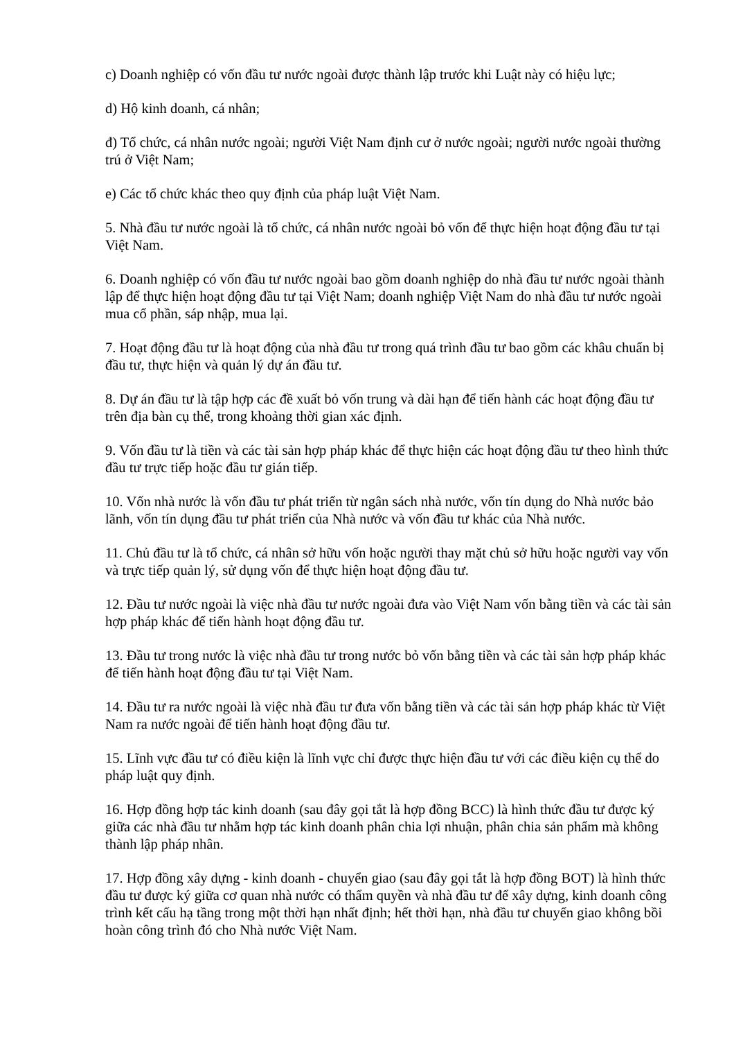c) Doanh nghiệp có vốn đầu tư nước ngoài được thành lập trước khi Luật này có hiệu lực;
d) Hộ kinh doanh, cá nhân;
đ) Tổ chức, cá nhân nước ngoài; người Việt Nam định cư ở nước ngoài; người nước ngoài thường trú ở Việt Nam;
e) Các tổ chức khác theo quy định của pháp luật Việt Nam.
5. Nhà đầu tư nước ngoài là tổ chức, cá nhân nước ngoài bỏ vốn để thực hiện hoạt động đầu tư tại Việt Nam.
6. Doanh nghiệp có vốn đầu tư nước ngoài bao gồm doanh nghiệp do nhà đầu tư nước ngoài thành lập để thực hiện hoạt động đầu tư tại Việt Nam; doanh nghiệp Việt Nam do nhà đầu tư nước ngoài mua cổ phần, sáp nhập, mua lại.
7. Hoạt động đầu tư là hoạt động của nhà đầu tư trong quá trình đầu tư bao gồm các khâu chuẩn bị đầu tư, thực hiện và quản lý dự án đầu tư.
8. Dự án đầu tư là tập hợp các đề xuất bỏ vốn trung và dài hạn để tiến hành các hoạt động đầu tư trên địa bàn cụ thể, trong khoảng thời gian xác định.
9. Vốn đầu tư là tiền và các tài sản hợp pháp khác để thực hiện các hoạt động đầu tư theo hình thức đầu tư trực tiếp hoặc đầu tư gián tiếp.
10. Vốn nhà nước là vốn đầu tư phát triển từ ngân sách nhà nước, vốn tín dụng do Nhà nước bảo lãnh, vốn tín dụng đầu tư phát triển của Nhà nước và vốn đầu tư khác của Nhà nước.
11. Chủ đầu tư là tổ chức, cá nhân sở hữu vốn hoặc người thay mặt chủ sở hữu hoặc người vay vốn và trực tiếp quản lý, sử dụng vốn để thực hiện hoạt động đầu tư.
12. Đầu tư nước ngoài là việc nhà đầu tư nước ngoài đưa vào Việt Nam vốn bằng tiền và các tài sản hợp pháp khác để tiến hành hoạt động đầu tư.
13. Đầu tư trong nước là việc nhà đầu tư trong nước bỏ vốn bằng tiền và các tài sản hợp pháp khác để tiến hành hoạt động đầu tư tại Việt Nam.
14. Đầu tư ra nước ngoài là việc nhà đầu tư đưa vốn bằng tiền và các tài sản hợp pháp khác từ Việt Nam ra nước ngoài để tiến hành hoạt động đầu tư.
15. Lĩnh vực đầu tư có điều kiện là lĩnh vực chỉ được thực hiện đầu tư với các điều kiện cụ thể do pháp luật quy định.
16. Hợp đồng hợp tác kinh doanh (sau đây gọi tắt là hợp đồng BCC) là hình thức đầu tư được ký giữa các nhà đầu tư nhằm hợp tác kinh doanh phân chia lợi nhuận, phân chia sản phẩm mà không thành lập pháp nhân.
17. Hợp đồng xây dựng - kinh doanh - chuyển giao (sau đây gọi tắt là hợp đồng BOT) là hình thức đầu tư được ký giữa cơ quan nhà nước có thẩm quyền và nhà đầu tư để xây dựng, kinh doanh công trình kết cấu hạ tầng trong một thời hạn nhất định; hết thời hạn, nhà đầu tư chuyển giao không bồi hoàn công trình đó cho Nhà nước Việt Nam.